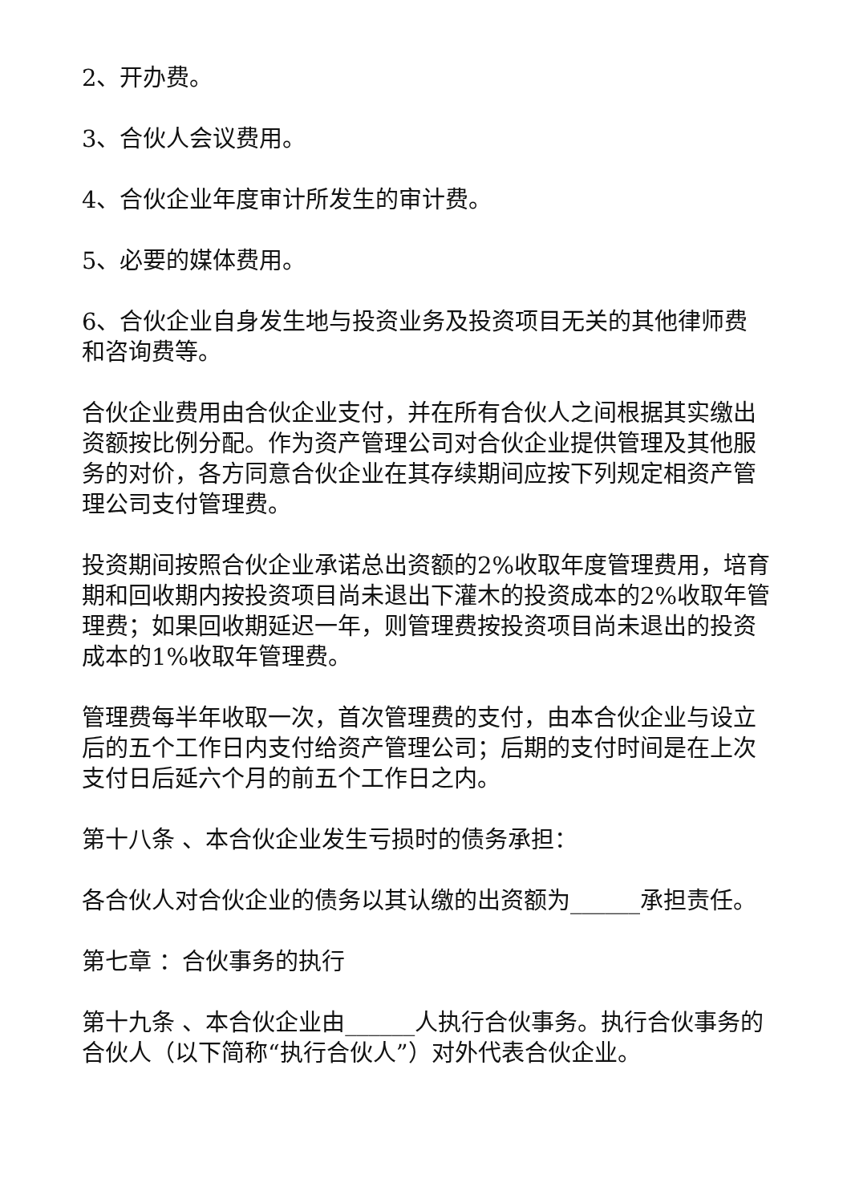2、开办费。
3、合伙人会议费用。
4、合伙企业年度审计所发生的审计费。
5、必要的媒体费用。
6、合伙企业自身发生地与投资业务及投资项目无关的其他律师费和咨询费等。
合伙企业费用由合伙企业支付，并在所有合伙人之间根据其实缴出资额按比例分配。作为资产管理公司对合伙企业提供管理及其他服务的对价，各方同意合伙企业在其存续期间应按下列规定相资产管理公司支付管理费。
投资期间按照合伙企业承诺总出资额的2%收取年度管理费用，培育期和回收期内按投资项目尚未退出下灌木的投资成本的2%收取年管理费；如果回收期延迟一年，则管理费按投资项目尚未退出的投资成本的1%收取年管理费。
管理费每半年收取一次，首次管理费的支付，由本合伙企业与设立后的五个工作日内支付给资产管理公司；后期的支付时间是在上次支付日后延六个月的前五个工作日之内。
第十八条 、本合伙企业发生亏损时的债务承担：
各合伙人对合伙企业的债务以其认缴的出资额为______承担责任。
第七章 ：合伙事务的执行
第十九条 、本合伙企业由______人执行合伙事务。执行合伙事务的合伙人（以下简称“执行合伙人”）对外代表合伙企业。